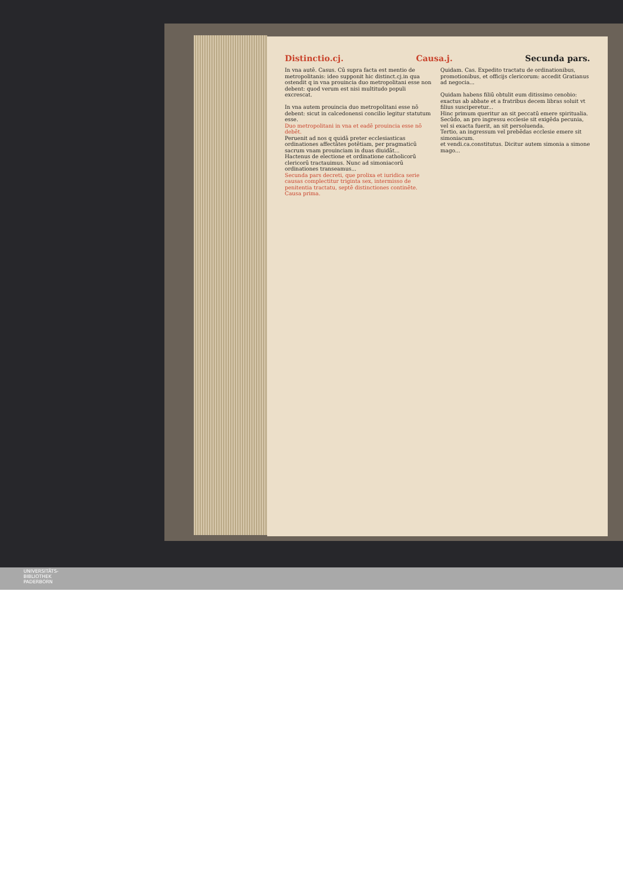Distinctio.cj. Causa.j. Secunda pars.
In vna autē. Casus. Cū supra facta est mentio de metropolitanis: ideo supponit hic distinct.cj.in qua ostendit q in vna prouincia duo metropolitani esse non debent: quod verum est nisi multitudo populi excrescat.
In vna autem prouincia duo metropolitani esse nō debent: sicut in calcedonensi concilio legitur statutum esse.
Duo metropolitani in vna et eadē prouincia esse nō debēt.
Peruenit ad nos q quidā preter ecclesiasticas ordinationes affectātes potētiam, per pragmaticū sacrum vnam prouinciam in duas diuidāt...
Hactenus de electione et ordinatione catholicorū clericorū tractauimus. Nunc ad simoniacorū ordinationes transeamus...
Secunda pars decreti, que prolixa et iuridica serie causas complectitur triginta sex, intermisso de penitentia tractatu, septē distinctiones continēte.
Causa prima.
Quidam. Cas. Expedito tractatu de ordinationibus, promotionibus, et officijs clericorum: accedit Gratianus ad negocia...
Quidam habens filiū obtulit eum ditissimo cenobio: exactus ab abbate et a fratribus decem libras soluit vt filius susciperetur...
Hinc primum queritur an sit peccatū emere spiritualia.
Secūdo, an pro ingressu ecclesie sit exigēda pecunia, vel si exacta fuerit, an sit persoluenda.
Tertio, an ingressum vel prebēdas ecclesie emere sit simoniacum.
et vendi.ca.constitutus. Dicitur autem simonia a simone mago...
UNIVERSITÄTS-
BIBLIOTHEK
PADERBORN